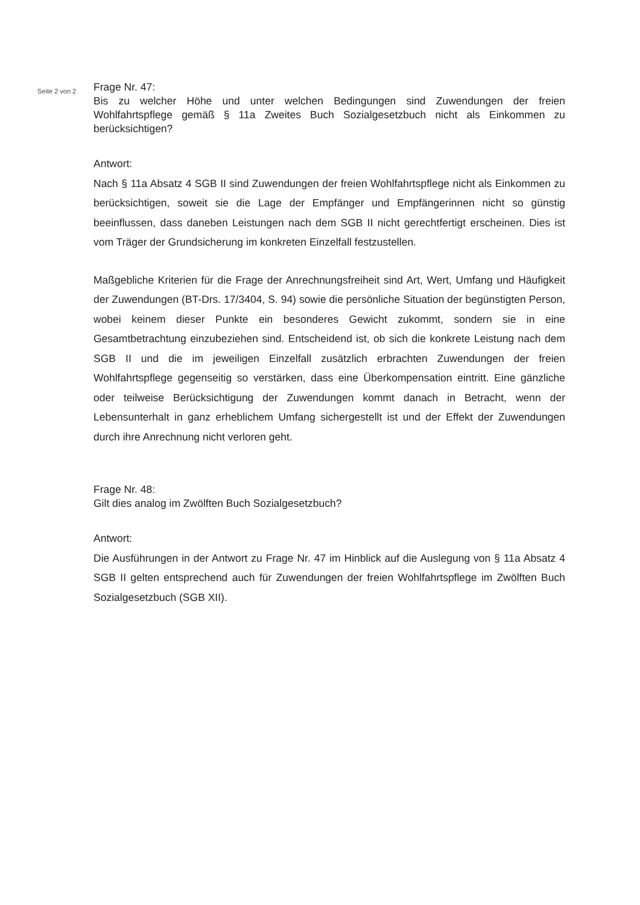Seite 2 von 2
Frage Nr. 47:
Bis zu welcher Höhe und unter welchen Bedingungen sind Zuwendungen der freien Wohlfahrtspflege gemäß § 11a Zweites Buch Sozialgesetzbuch nicht als Einkommen zu berücksichtigen?
Antwort:
Nach § 11a Absatz 4 SGB II sind Zuwendungen der freien Wohlfahrtspflege nicht als Einkommen zu berücksichtigen, soweit sie die Lage der Empfänger und Empfängerinnen nicht so günstig beeinflussen, dass daneben Leistungen nach dem SGB II nicht gerechtfertigt erscheinen. Dies ist vom Träger der Grundsicherung im konkreten Einzelfall festzustellen.
Maßgebliche Kriterien für die Frage der Anrechnungsfreiheit sind Art, Wert, Umfang und Häufigkeit der Zuwendungen (BT-Drs. 17/3404, S. 94) sowie die persönliche Situation der begünstigten Person, wobei keinem dieser Punkte ein besonderes Gewicht zukommt, sondern sie in eine Gesamtbetrachtung einzubeziehen sind. Entscheidend ist, ob sich die konkrete Leistung nach dem SGB II und die im jeweiligen Einzelfall zusätzlich erbrachten Zuwendungen der freien Wohlfahrtspflege gegenseitig so verstärken, dass eine Überkompensation eintritt. Eine gänzliche oder teilweise Berücksichtigung der Zuwendungen kommt danach in Betracht, wenn der Lebensunterhalt in ganz erheblichem Umfang sichergestellt ist und der Effekt der Zuwendungen durch ihre Anrechnung nicht verloren geht.
Frage Nr. 48:
Gilt dies analog im Zwölften Buch Sozialgesetzbuch?
Antwort:
Die Ausführungen in der Antwort zu Frage Nr. 47 im Hinblick auf die Auslegung von § 11a Absatz 4 SGB II gelten entsprechend auch für Zuwendungen der freien Wohlfahrtspflege im Zwölften Buch Sozialgesetzbuch (SGB XII).